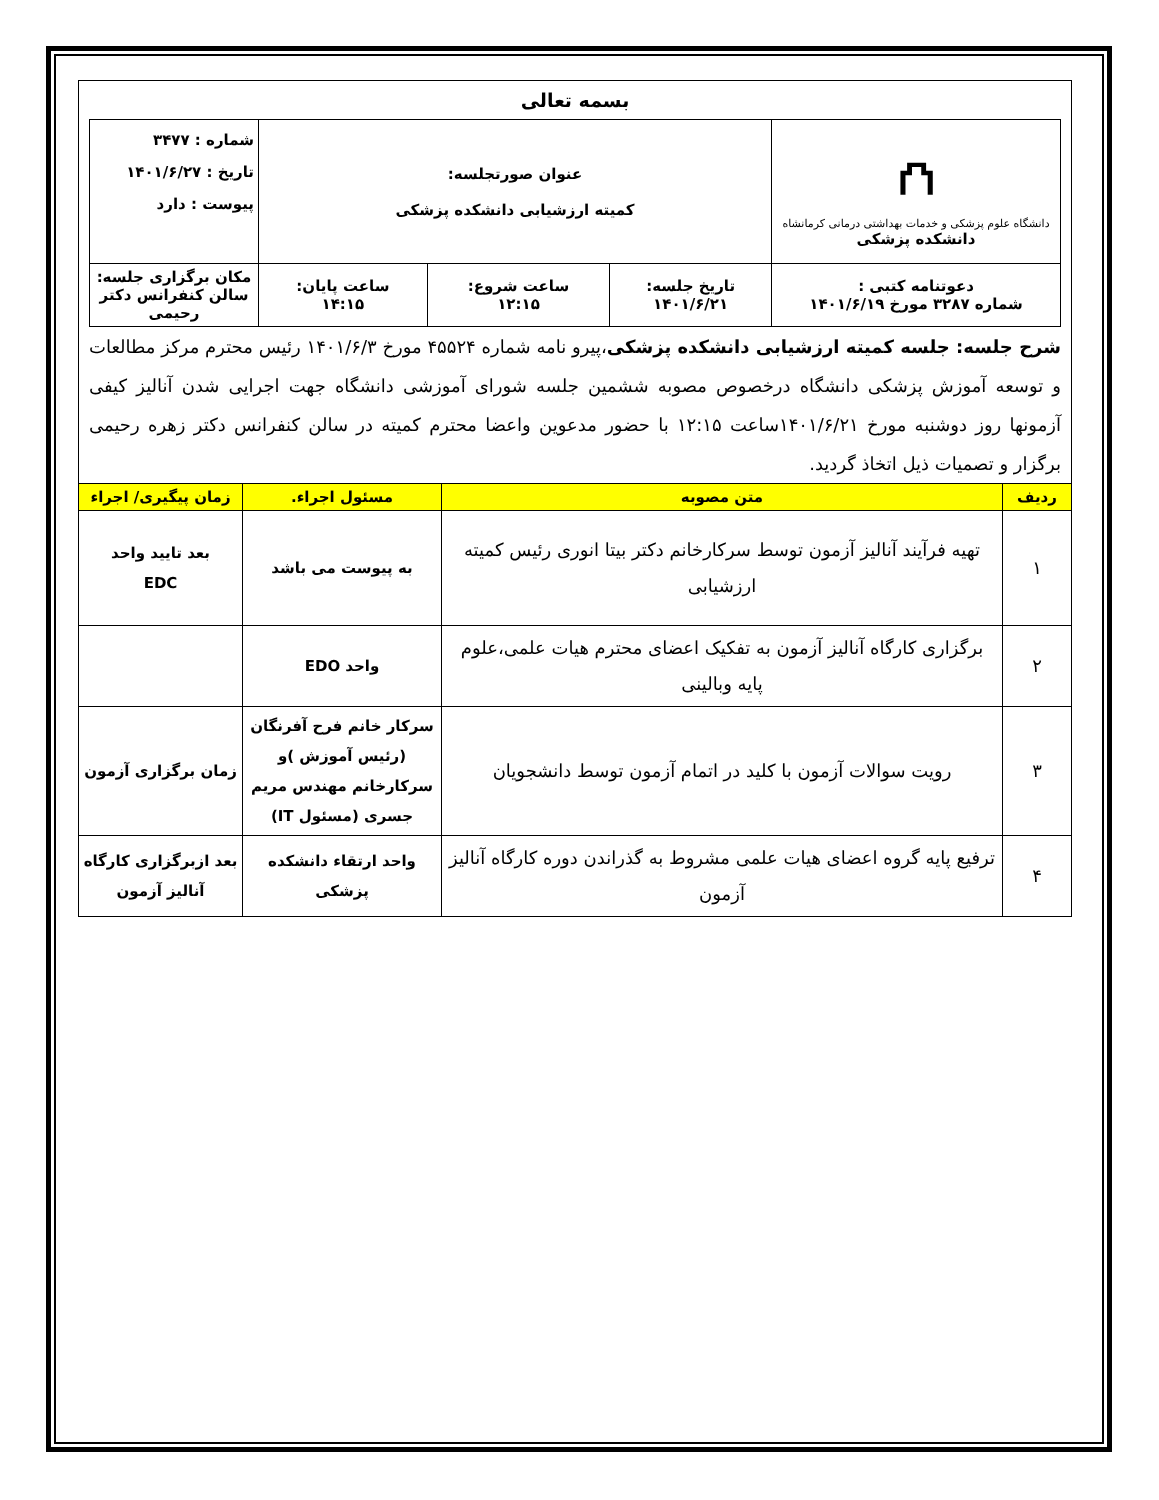بسمه تعالی
| ⛫ دانشگاه علوم پزشکی و خدمات بهداشتی درمانی کرمانشاه دانشکده پزشکی | عنوان صورتجلسه: کمیته ارزشیابی دانشکده پزشکی | | | شماره : ۳۴۷۷ تاریخ : ۱۴۰۱/۶/۲۷ پیوست : دارد |
| دعوتنامه کتبی : شماره ۳۲۸۷ مورخ ۱۴۰۱/۶/۱۹ | تاریخ جلسه: ۱۴۰۱/۶/۲۱ | ساعت شروع: ۱۲:۱۵ | ساعت پایان: ۱۴:۱۵ | مکان برگزاری جلسه: سالن کنفرانس دکتر رحیمی |
شرح جلسه: جلسه کمیته ارزشیابی دانشکده پزشکی،پیرو نامه شماره ۴۵۵۲۴ مورخ ۱۴۰۱/۶/۳ رئیس محترم مرکز مطالعات و توسعه آموزش پزشکی دانشگاه درخصوص مصوبه ششمین جلسه شورای آموزشی دانشگاه جهت اجرایی شدن آنالیز کیفی آزمونها روز دوشنبه مورخ ۱۴۰۱/۶/۲۱ساعت ۱۲:۱۵ با حضور مدعوین واعضا محترم کمیته در سالن کنفرانس دکتر زهره رحیمی برگزار و تصمیات ذیل اتخاذ گردید.
| ردیف | متن مصوبه | مسئول اجراء. | زمان پیگیری/ اجراء |
| --- | --- | --- | --- |
| ۱ | تهیه فرآیند آنالیز آزمون توسط سرکارخانم دکتر بیتا انوری رئیس کمیته ارزشیابی | به پیوست می باشد | بعد تایید واحد EDC |
| ۲ | برگزاری کارگاه آنالیز آزمون به تفکیک اعضای محترم هیات علمی،علوم پایه وبالینی | واحد EDO | |
| ۳ | رویت سوالات آزمون با کلید در اتمام آزمون توسط دانشجویان | سرکار خانم فرح آفرنگان (رئیس آموزش )و سرکارخانم مهندس مریم جسری (مسئول IT) | زمان برگزاری آزمون |
| ۴ | ترفیع پایه گروه اعضای هیات علمی مشروط به گذراندن دوره کارگاه آنالیز آزمون | واحد ارتقاء دانشکده پزشکی | بعد ازبرگزاری کارگاه آنالیز آزمون |